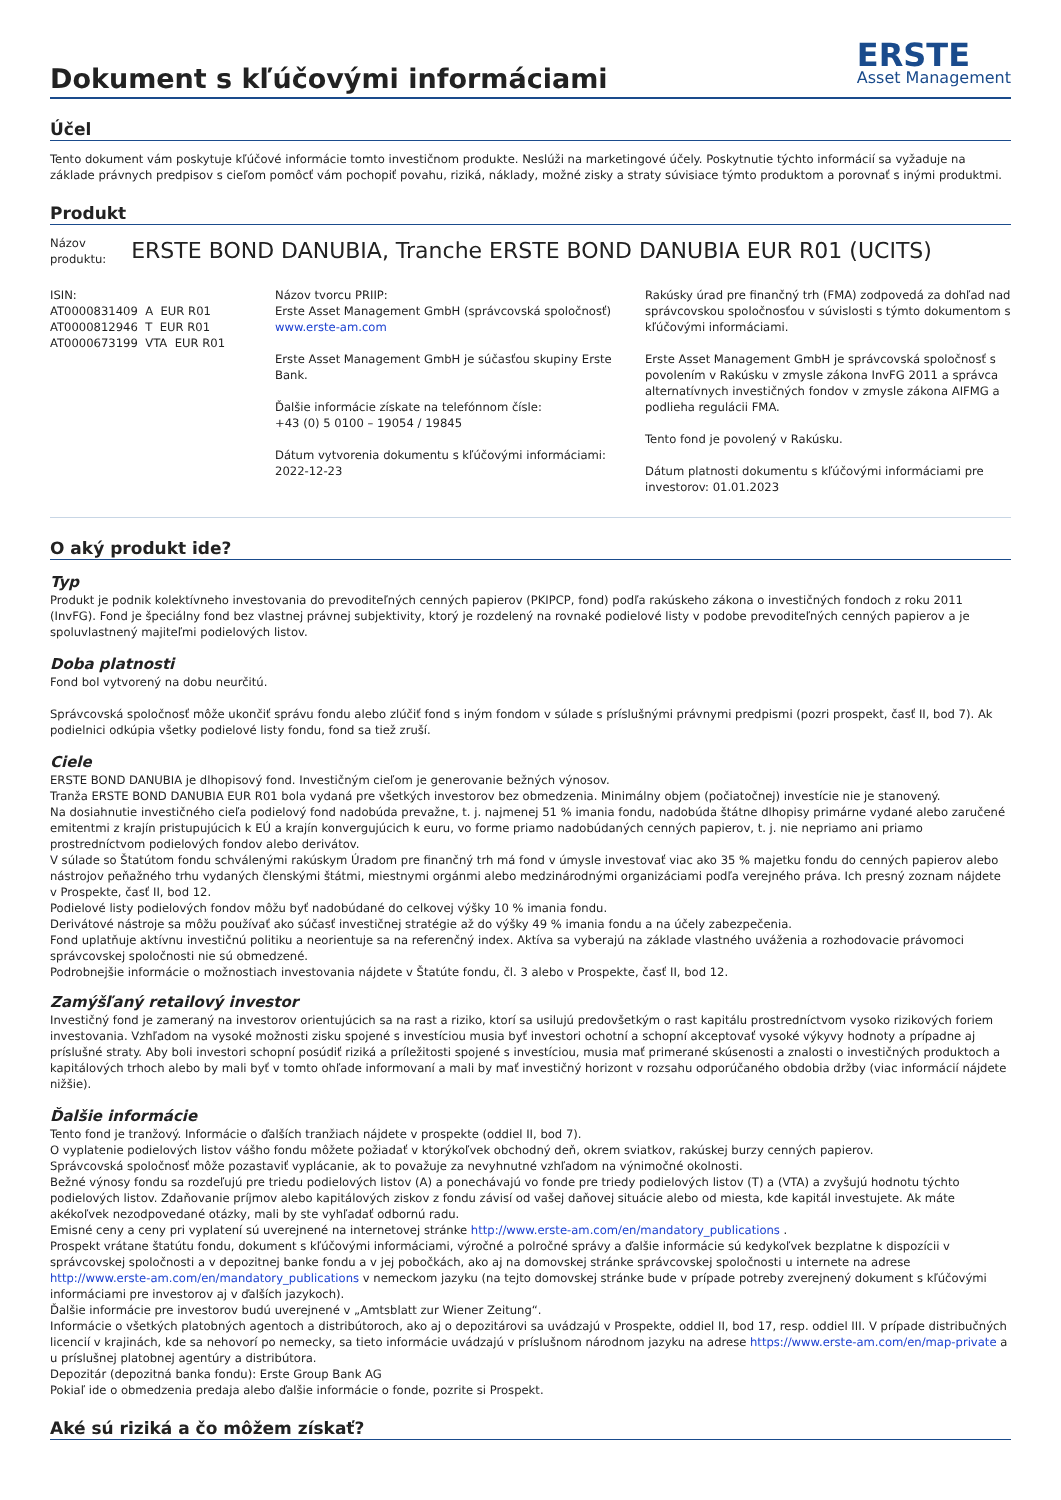Dokument s kľúčovými informáciami
ERSTE
Asset Management
Účel
Tento dokument vám poskytuje kľúčové informácie tomto investičnom produkte. Neslúži na marketingové účely. Poskytnutie týchto informácií sa vyžaduje na základe právnych predpisov s cieľom pomôcť vám pochopiť povahu, riziká, náklady, možné zisky a straty súvisiace týmto produktom a porovnať s inými produktmi.
Produkt
Názov
produktu:
ERSTE BOND DANUBIA, Tranche ERSTE BOND DANUBIA EUR R01 (UCITS)
ISIN:
AT0000831409 A EUR R01
AT0000812946 T EUR R01
AT0000673199 VTA EUR R01
Názov tvorcu PRIIP:
Erste Asset Management GmbH (správcovská spoločnosť)
www.erste-am.com
Erste Asset Management GmbH je súčasťou skupiny Erste Bank.
Ďalšie informácie získate na telefónnom čísle:
+43 (0) 5 0100 – 19054 / 19845
Dátum vytvorenia dokumentu s kľúčovými informáciami:
2022-12-23
Rakúsky úrad pre finančný trh (FMA) zodpovedá za dohľad nad správcovskou spoločnosťou v súvislosti s týmto dokumentom s kľúčovými informáciami.
Erste Asset Management GmbH je správcovská spoločnosť s povolením v Rakúsku v zmysle zákona InvFG 2011 a správca alternatívnych investičných fondov v zmysle zákona AIFMG a podlieha regulácii FMA.
Tento fond je povolený v Rakúsku.
Dátum platnosti dokumentu s kľúčovými informáciami pre investorov: 01.01.2023
O aký produkt ide?
Typ
Produkt je podnik kolektívneho investovania do prevoditeľných cenných papierov (PKIPCP, fond) podľa rakúskeho zákona o investičných fondoch z roku 2011 (InvFG). Fond je špeciálny fond bez vlastnej právnej subjektivity, ktorý je rozdelený na rovnaké podielové listy v podobe prevoditeľných cenných papierov a je spoluvlastnený majiteľmi podielových listov.
Doba platnosti
Fond bol vytvorený na dobu neurčitú.
Správcovská spoločnosť môže ukončiť správu fondu alebo zlúčiť fond s iným fondom v súlade s príslušnými právnymi predpismi (pozri prospekt, časť II, bod 7). Ak podielnici odkúpia všetky podielové listy fondu, fond sa tiež zruší.
Ciele
ERSTE BOND DANUBIA je dlhopisový fond. Investičným cieľom je generovanie bežných výnosov.
Tranža ERSTE BOND DANUBIA EUR R01 bola vydaná pre všetkých investorov bez obmedzenia. Minimálny objem (počiatočnej) investície nie je stanovený.
Na dosiahnutie investičného cieľa podielový fond nadobúda prevažne, t. j. najmenej 51 % imania fondu, nadobúda štátne dlhopisy primárne vydané alebo zaručené emitentmi z krajín pristupujúcich k EÚ a krajín konvergujúcich k euru, vo forme priamo nadobúdaných cenných papierov, t. j. nie nepriamo ani priamo prostredníctvom podielových fondov alebo derivátov.
V súlade so Štatútom fondu schválenými rakúskym Úradom pre finančný trh má fond v úmysle investovať viac ako 35 % majetku fondu do cenných papierov alebo nástrojov peňažného trhu vydaných členskými štátmi, miestnymi orgánmi alebo medzinárodnými organizáciami podľa verejného práva. Ich presný zoznam nájdete v Prospekte, časť II, bod 12.
Podielové listy podielových fondov môžu byť nadobúdané do celkovej výšky 10 % imania fondu.
Derivátové nástroje sa môžu používať ako súčasť investičnej stratégie až do výšky 49 % imania fondu a na účely zabezpečenia.
Fond uplatňuje aktívnu investičnú politiku a neorientuje sa na referenčný index. Aktíva sa vyberajú na základe vlastného uváženia a rozhodovacie právomoci správcovskej spoločnosti nie sú obmedzené.
Podrobnejšie informácie o možnostiach investovania nájdete v Štatúte fondu, čl. 3 alebo v Prospekte, časť II, bod 12.
Zamýšľaný retailový investor
Investičný fond je zameraný na investorov orientujúcich sa na rast a riziko, ktorí sa usilujú predovšetkým o rast kapitálu prostredníctvom vysoko rizikových foriem investovania. Vzhľadom na vysoké možnosti zisku spojené s investíciou musia byť investori ochotní a schopní akceptovať vysoké výkyvy hodnoty a prípadne aj príslušné straty. Aby boli investori schopní posúdiť riziká a príležitosti spojené s investíciou, musia mať primerané skúsenosti a znalosti o investičných produktoch a kapitálových trhoch alebo by mali byť v tomto ohľade informovaní a mali by mať investičný horizont v rozsahu odporúčaného obdobia držby (viac informácií nájdete nižšie).
Ďalšie informácie
Tento fond je tranžový. Informácie o ďalších tranžiach nájdete v prospekte (oddiel II, bod 7).
O vyplatenie podielových listov vášho fondu môžete požiadať v ktorýkoľvek obchodný deň, okrem sviatkov, rakúskej burzy cenných papierov.
Správcovská spoločnosť môže pozastaviť vyplácanie, ak to považuje za nevyhnutné vzhľadom na výnimočné okolnosti.
Bežné výnosy fondu sa rozdeľujú pre triedu podielových listov (A) a ponechávajú vo fonde pre triedy podielových listov (T) a (VTA) a zvyšujú hodnotu týchto podielových listov. Zdaňovanie príjmov alebo kapitálových ziskov z fondu závisí od vašej daňovej situácie alebo od miesta, kde kapitál investujete. Ak máte akékoľvek nezodpovedané otázky, mali by ste vyhľadať odbornú radu.
Emisné ceny a ceny pri vyplatení sú uverejnené na internetovej stránke http://www.erste-am.com/en/mandatory_publications .
Prospekt vrátane štatútu fondu, dokument s kľúčovými informáciami, výročné a polročné správy a ďalšie informácie sú kedykoľvek bezplatne k dispozícii v správcovskej spoločnosti a v depozitnej banke fondu a v jej pobočkách, ako aj na domovskej stránke správcovskej spoločnosti u internete na adrese http://www.erste-am.com/en/mandatory_publications v nemeckom jazyku (na tejto domovskej stránke bude v prípade potreby zverejnený dokument s kľúčovými informáciami pre investorov aj v ďalších jazykoch).
Ďalšie informácie pre investorov budú uverejnené v „Amtsblatt zur Wiener Zeitung“.
Informácie o všetkých platobných agentoch a distribútoroch, ako aj o depozitárovi sa uvádzajú v Prospekte, oddiel II, bod 17, resp. oddiel III. V prípade distribučných licencií v krajinách, kde sa nehovorí po nemecky, sa tieto informácie uvádzajú v príslušnom národnom jazyku na adrese https://www.erste-am.com/en/map-private a u príslušnej platobnej agentúry a distribútora.
Depozitár (depozitná banka fondu): Erste Group Bank AG
Pokiaľ ide o obmedzenia predaja alebo ďalšie informácie o fonde, pozrite si Prospekt.
Aké sú riziká a čo môžem získať?